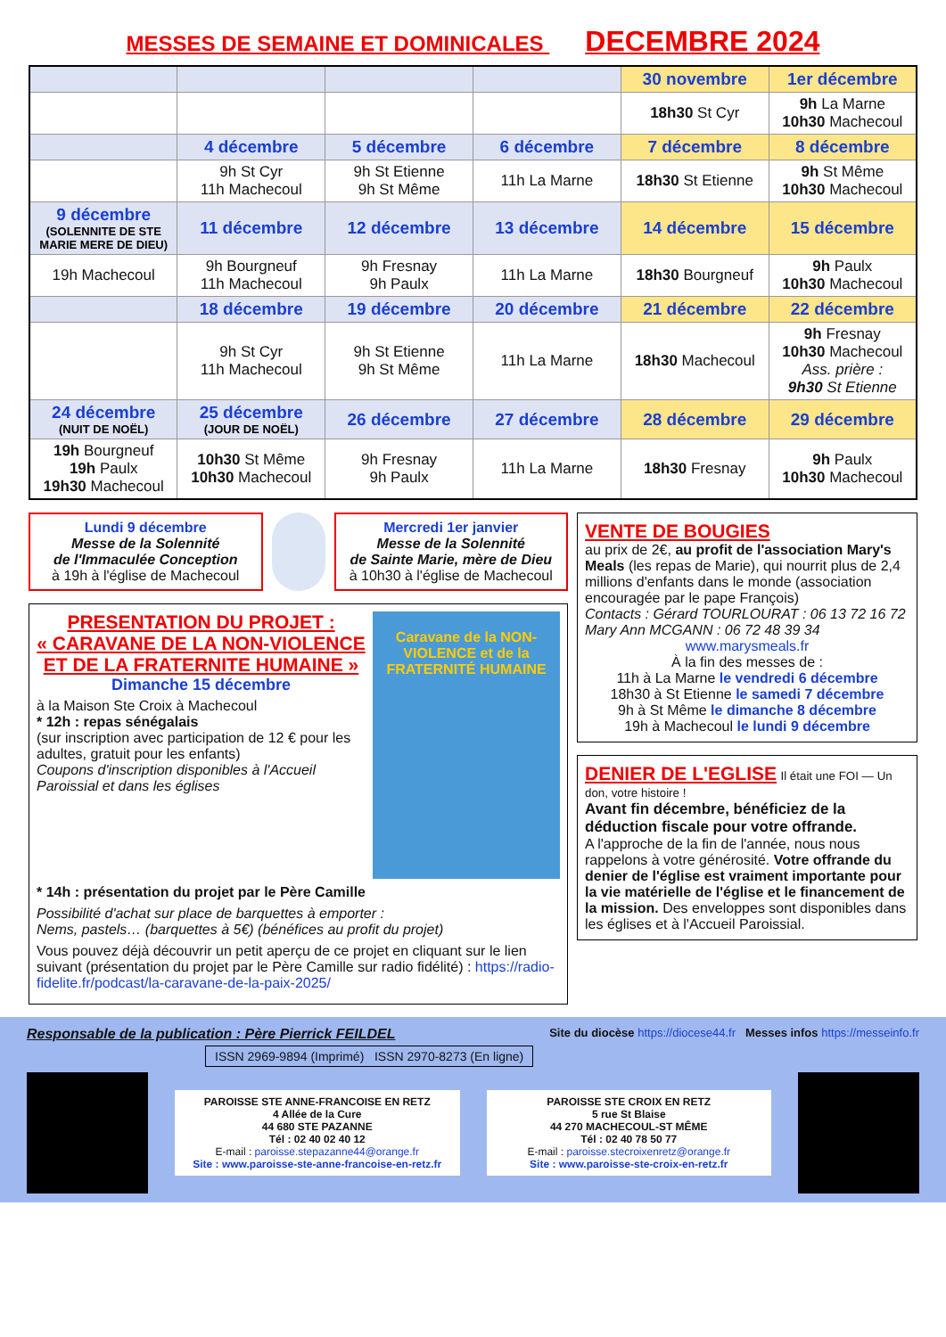MESSES DE SEMAINE ET DOMINICALES DECEMBRE 2024
| | | | | 30 novembre | 1er décembre |
| --- | --- | --- | --- | --- | --- |
| | | | | 18h30 St Cyr | 9h La Marne 10h30 Machecoul |
| | 4 décembre | 5 décembre | 6 décembre | 7 décembre | 8 décembre |
| | 9h St Cyr 11h Machecoul | 9h St Etienne 9h St Même | 11h La Marne | 18h30 St Etienne | 9h St Même 10h30 Machecoul |
| 9 décembre (SOLENNITE DE STE MARIE MERE DE DIEU) | 11 décembre | 12 décembre | 13 décembre | 14 décembre | 15 décembre |
| 19h Machecoul | 9h Bourgneuf 11h Machecoul | 9h Fresnay 9h Paulx | 11h La Marne | 18h30 Bourgneuf | 9h Paulx 10h30 Machecoul |
| | 18 décembre | 19 décembre | 20 décembre | 21 décembre | 22 décembre |
| | 9h St Cyr 11h Machecoul | 9h St Etienne 9h St Même | 11h La Marne | 18h30 Machecoul | 9h Fresnay 10h30 Machecoul Ass. prière : 9h30 St Etienne |
| 24 décembre (NUIT DE NOËL) | 25 décembre (JOUR DE NOËL) | 26 décembre | 27 décembre | 28 décembre | 29 décembre |
| 19h Bourgneuf 19h Paulx 19h30 Machecoul | 10h30 St Même 10h30 Machecoul | 9h Fresnay 9h Paulx | 11h La Marne | 18h30 Fresnay | 9h Paulx 10h30 Machecoul |
Lundi 9 décembre
Messe de la Solennité
de l'Immaculée Conception
à 19h à l'église de Machecoul
Mercredi 1er janvier
Messe de la Solennité
de Sainte Marie, mère de Dieu
à 10h30 à l'église de Machecoul
PRESENTATION DU PROJET :
« CARAVANE DE LA NON-VIOLENCE
ET DE LA FRATERNITE HUMAINE »
Dimanche 15 décembre
à la Maison Ste Croix à Machecoul
* 12h : repas sénégalais
(sur inscription avec participation de 12 € pour les adultes, gratuit pour les enfants)
Coupons d'inscription disponibles à l'Accueil Paroissial et dans les églises
Caravane de la NON-VIOLENCE et de la FRATERNITÉ HUMAINE
* 14h : présentation du projet par le Père Camille
Possibilité d'achat sur place de barquettes à emporter :
Nems, pastels… (barquettes à 5€) (bénéfices au profit du projet)
Vous pouvez déjà découvrir un petit aperçu de ce projet en cliquant sur le lien suivant (présentation du projet par le Père Camille sur radio fidélité) : https://radio-fidelite.fr/podcast/la-caravane-de-la-paix-2025/
VENTE DE BOUGIES
au prix de 2€, au profit de l'association Mary's Meals (les repas de Marie), qui nourrit plus de 2,4 millions d'enfants dans le monde (association encouragée par le pape François)
Contacts : Gérard TOURLOURAT : 06 13 72 16 72
Mary Ann MCGANN : 06 72 48 39 34
www.marysmeals.fr
À la fin des messes de :
11h à La Marne le vendredi 6 décembre
18h30 à St Etienne le samedi 7 décembre
9h à St Même le dimanche 8 décembre
19h à Machecoul le lundi 9 décembre
DENIER DE L'EGLISE Il était une FOI — Un don, votre histoire !
Avant fin décembre, bénéficiez de la déduction fiscale pour votre offrande.
A l'approche de la fin de l'année, nous nous rappelons à votre générosité. Votre offrande du denier de l'église est vraiment importante pour la vie matérielle de l'église et le financement de la mission. Des enveloppes sont disponibles dans les églises et à l'Accueil Paroissial.
Responsable de la publication : Père Pierrick FEILDEL Site du diocèse https://diocese44.fr Messes infos https://messeinfo.fr
ISSN 2969-9894 (Imprimé) ISSN 2970-8273 (En ligne)
PAROISSE STE ANNE-FRANCOISE EN RETZ
4 Allée de la Cure
44 680 STE PAZANNE
Tél : 02 40 02 40 12
E-mail : paroisse.stepazanne44@orange.fr
Site : www.paroisse-ste-anne-francoise-en-retz.fr
PAROISSE STE CROIX EN RETZ
5 rue St Blaise
44 270 MACHECOUL-ST MÊME
Tél : 02 40 78 50 77
E-mail : paroisse.stecroixenretz@orange.fr
Site : www.paroisse-ste-croix-en-retz.fr